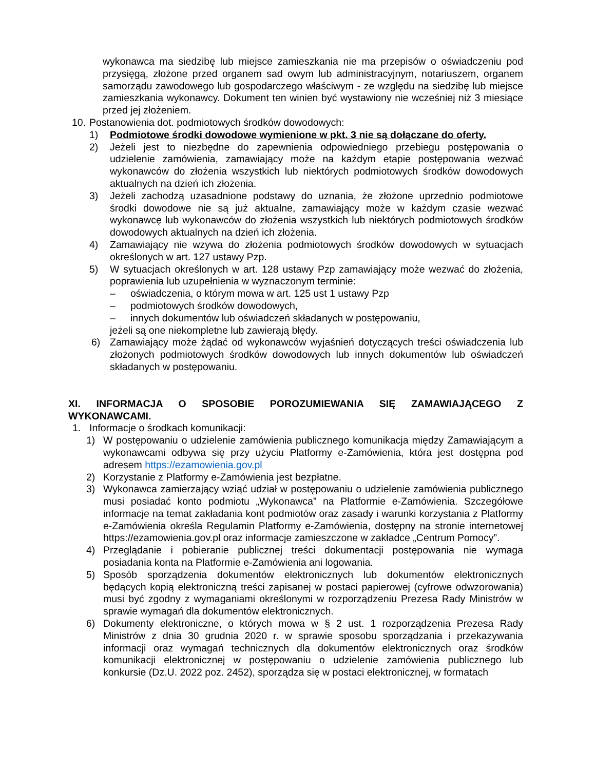wykonawca ma siedzibę lub miejsce zamieszkania nie ma przepisów o oświadczeniu pod przysięgą, złożone przed organem sad owym lub administracyjnym, notariuszem, organem samorządu zawodowego lub gospodarczego właściwym - ze względu na siedzibę lub miejsce zamieszkania wykonawcy. Dokument ten winien być wystawiony nie wcześniej niż 3 miesiące przed jej złożeniem.
10. Postanowienia dot. podmiotowych środków dowodowych:
1) Podmiotowe środki dowodowe wymienione w pkt. 3 nie są dołączane do oferty.
2) Jeżeli jest to niezbędne do zapewnienia odpowiedniego przebiegu postępowania o udzielenie zamówienia, zamawiający może na każdym etapie postępowania wezwać wykonawców do złożenia wszystkich lub niektórych podmiotowych środków dowodowych aktualnych na dzień ich złożenia.
3) Jeżeli zachodzą uzasadnione podstawy do uznania, że złożone uprzednio podmiotowe środki dowodowe nie są już aktualne, zamawiający może w każdym czasie wezwać wykonawcę lub wykonawców do złożenia wszystkich lub niektórych podmiotowych środków dowodowych aktualnych na dzień ich złożenia.
4) Zamawiający nie wzywa do złożenia podmiotowych środków dowodowych w sytuacjach określonych w art. 127 ustawy Pzp.
5) W sytuacjach określonych w art. 128 ustawy Pzp zamawiający może wezwać do złożenia, poprawienia lub uzupełnienia w wyznaczonym terminie:
– oświadczenia, o którym mowa w art. 125 ust 1 ustawy Pzp
– podmiotowych środków dowodowych,
– innych dokumentów lub oświadczeń składanych w postępowaniu,
jeżeli są one niekompletne lub zawierają błędy.
6) Zamawiający może żądać od wykonawców wyjaśnień dotyczących treści oświadczenia lub złożonych podmiotowych środków dowodowych lub innych dokumentów lub oświadczeń składanych w postępowaniu.
XI. INFORMACJA O SPOSOBIE POROZUMIEWANIA SIĘ ZAMAWIAJĄCEGO Z
WYKONAWCAMI.
1. Informacje o środkach komunikacji:
1) W postępowaniu o udzielenie zamówienia publicznego komunikacja między Zamawiającym a wykonawcami odbywa się przy użyciu Platformy e-Zamówienia, która jest dostępna pod adresem https://ezamowienia.gov.pl
2) Korzystanie z Platformy e-Zamówienia jest bezpłatne.
3) Wykonawca zamierzający wziąć udział w postępowaniu o udzielenie zamówienia publicznego musi posiadać konto podmiotu „Wykonawca” na Platformie e-Zamówienia. Szczegółowe informacje na temat zakładania kont podmiotów oraz zasady i warunki korzystania z Platformy e-Zamówienia określa Regulamin Platformy e-Zamówienia, dostępny na stronie internetowej https://ezamowienia.gov.pl oraz informacje zamieszczone w zakładce „Centrum Pomocy”.
4) Przeglądanie i pobieranie publicznej treści dokumentacji postępowania nie wymaga posiadania konta na Platformie e-Zamówienia ani logowania.
5) Sposób sporządzenia dokumentów elektronicznych lub dokumentów elektronicznych będących kopią elektroniczną treści zapisanej w postaci papierowej (cyfrowe odwzorowania) musi być zgodny z wymaganiami określonymi w rozporządzeniu Prezesa Rady Ministrów w sprawie wymagań dla dokumentów elektronicznych.
6) Dokumenty elektroniczne, o których mowa w § 2 ust. 1 rozporządzenia Prezesa Rady Ministrów z dnia 30 grudnia 2020 r. w sprawie sposobu sporządzania i przekazywania informacji oraz wymagań technicznych dla dokumentów elektronicznych oraz środków komunikacji elektronicznej w postępowaniu o udzielenie zamówienia publicznego lub konkursie (Dz.U. 2022 poz. 2452), sporządza się w postaci elektronicznej, w formatach